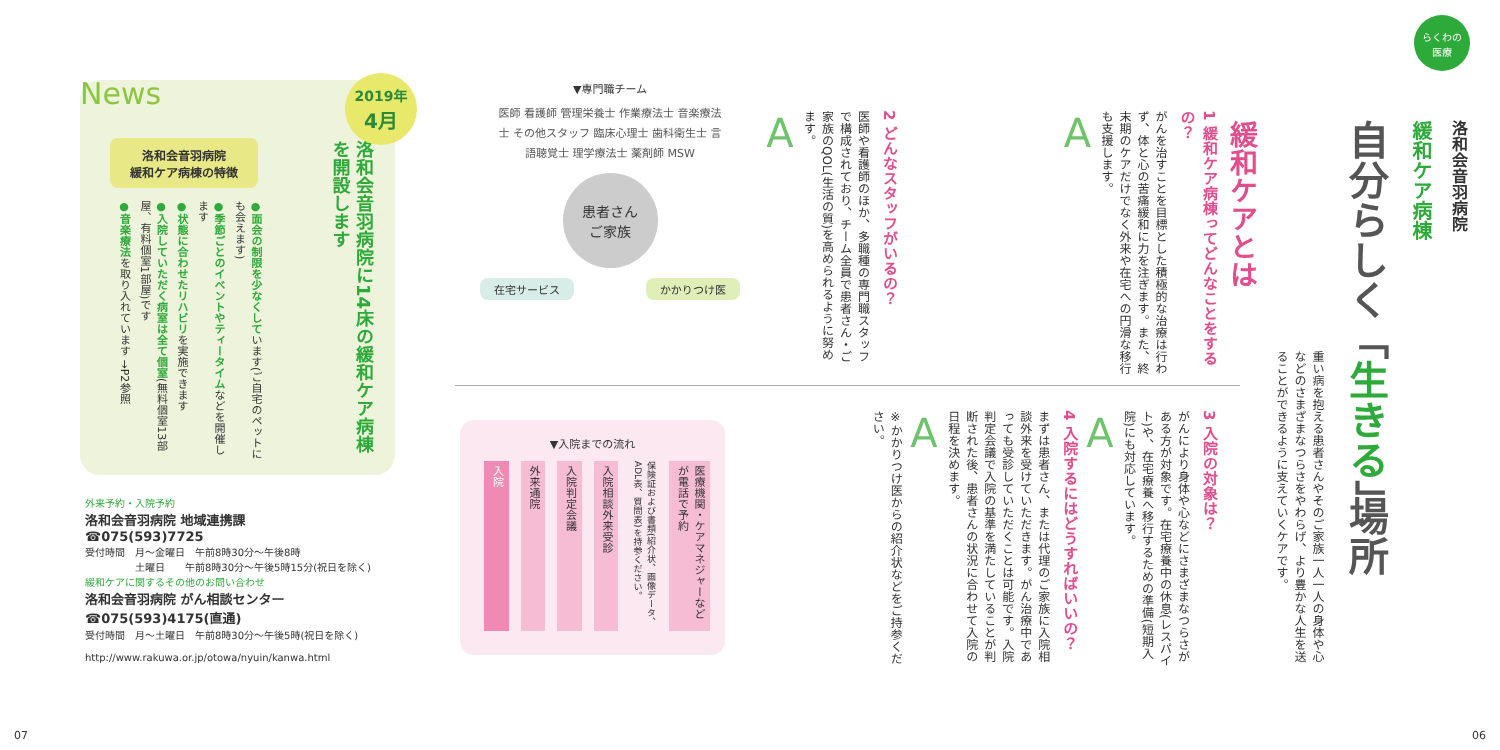洛和会音羽病院
緩和ケア病棟
自分らしく「生きる」場所
重い病を抱える患者さんやそのご家族一人一人の身体や心などのさまざまなつらさをやわらげ、より豊かな人生を送ることができるように支えていくケアです。
緩和ケアとは
1 緩和ケア病棟ってどんなことをするの？
がんを治すことを目標とした積極的な治療は行わず、体と心の苦痛緩和に力を注ぎます。また、終末期のケアだけでなく外来や在宅への円滑な移行も支援します。
A
2 どんなスタッフがいるの？
医師や看護師のほか、多職種の専門職スタッフで構成されており、チーム全員で患者さん・ご家族のQOL(生活の質)を高められるように努めます。
A
3 入院の対象は？
がんにより身体や心などにさまざまなつらさがある方が対象です。在宅療養中の休息(レスパイト)や、在宅療養へ移行するための準備(短期入院)にも対応しています。
A
4 入院するにはどうすればいいの？
まずは患者さん、または代理のご家族に入院相談外来を受けていただきます。がん治療中であっても受診していただくことは可能です。入院判定会議で入院の基準を満たしていることが判断された後、患者さんの状況に合わせて入院の日程を決めます。
A
※かかりつけ医からの紹介状などをご持参ください。
▼専門職チーム
医師 看護師 管理栄養士 作業療法士 音楽療法士 その他スタッフ 臨床心理士 歯科衛生士 言語聴覚士 理学療法士 薬剤師 MSW
患者さん
ご家族
在宅サービス かかりつけ医
▼入院までの流れ
医療機関・ケアマネジャーなどが電話で予約
保険証および書類(紹介状、画像データ、ADL表、質問表)を持参ください。
入院相談外来受診
入院判定会議
外来通院
入院
News
洛和会音羽病院
緩和ケア病棟の特徴
洛和会音羽病院に14床の緩和ケア病棟を開設します
●面会の制限を少なくしています(ご自宅のペットにも会えます)
●季節ごとのイベントやティータイムなどを開催します
●状態に合わせたリハビリを実施できます
●入院していただく病室は全て個室(無料個室13部屋、有料個室1部屋)です
●音楽療法を取り入れています →P2参照
2019年
4月
外来予約・入院予約
洛和会音羽病院 地域連携課
☎075(593)7725
受付時間　月～金曜日　午前8時30分～午後8時
　　　　　土曜日　　午前8時30分～午後5時15分(祝日を除く)
緩和ケアに関するその他のお問い合わせ
洛和会音羽病院 がん相談センター
☎075(593)4175(直通)
受付時間　月～土曜日　午前8時30分～午後5時(祝日を除く)
http://www.rakuwa.or.jp/otowa/nyuin/kanwa.html
らくわの
医療
07 06